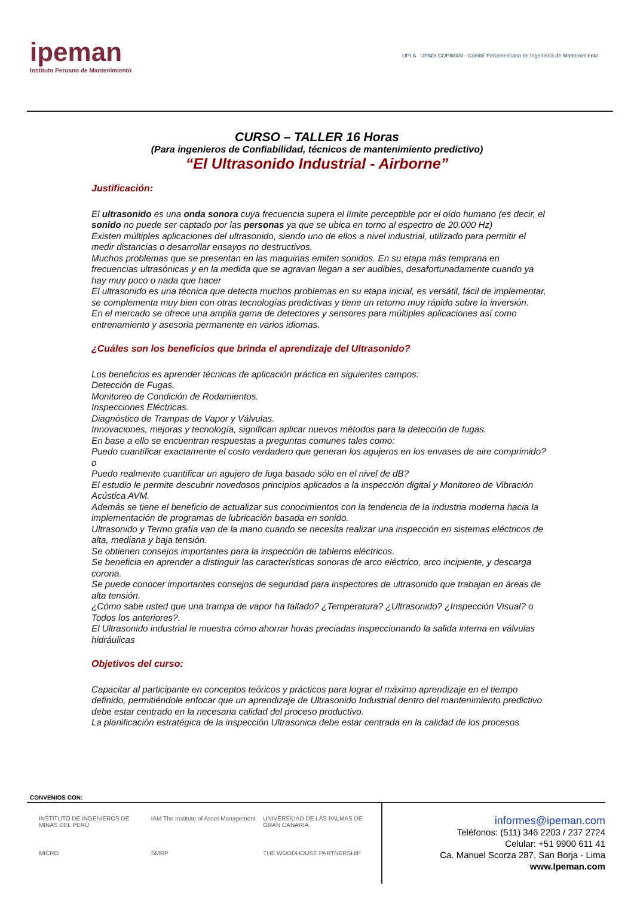ipeman
Instituto Peruano de Mantenimiento
UPLA UPADI COPIMAN - Comité Panamericano de Ingeniería de Mantenimiento
CURSO – TALLER 16 Horas
(Para ingenieros de Confiabilidad, técnicos de mantenimiento predictivo)
“El Ultrasonido Industrial - Airborne”
Justificación:
El ultrasonido es una onda sonora cuya frecuencia supera el límite perceptible por el oído humano (es decir, el sonido no puede ser captado por las personas ya que se ubica en torno al espectro de 20.000 Hz)
Existen múltiples aplicaciones del ultrasonido, siendo uno de ellos a nivel industrial, utilizado para permitir el medir distancias o desarrollar ensayos no destructivos.
Muchos problemas que se presentan en las maquinas emiten sonidos. En su etapa más temprana en frecuencias ultrasónicas y en la medida que se agravan llegan a ser audibles, desafortunadamente cuando ya hay muy poco o nada que hacer
El ultrasonido es una técnica que detecta muchos problemas en su etapa inicial, es versátil, fácil de implementar, se complementa muy bien con otras tecnologías predictivas y tiene un retorno muy rápido sobre la inversión.
En el mercado se ofrece una amplia gama de detectores y sensores para múltiples aplicaciones así como entrenamiento y asesoria permanente en varios idiomas.
¿Cuáles son los beneficios que brinda el aprendizaje del Ultrasonido?
Los beneficios es aprender técnicas de aplicación práctica en siguientes campos:
Detección de Fugas.
Monitoreo de Condición de Rodamientos.
Inspecciones Eléctricas.
Diagnóstico de Trampas de Vapor y Válvulas.
Innovaciones, mejoras y tecnología, significan aplicar nuevos métodos para la detección de fugas.
En base a ello se encuentran respuestas a preguntas comunes tales como:
Puedo cuantificar exactamente el costo verdadero que generan los agujeros en los envases de aire comprimido? o
Puedo realmente cuantificar un agujero de fuga basado sólo en el nivel de dB?
El estudio le permite descubrir novedosos principios aplicados a la inspección digital y Monitoreo de Vibración Acústica AVM.
Además se tiene el beneficio de actualizar sus conocimientos con la tendencia de la industria moderna hacia la implementación de programas de lubricación basada en sonido.
Ultrasonido y Termo grafía van de la mano cuando se necesita realizar una inspección en sistemas eléctricos de alta, mediana y baja tensión.
Se obtienen consejos importantes para la inspección de tableros eléctricos.
Se beneficia en aprender a distinguir las características sonoras de arco eléctrico, arco incipiente, y descarga corona.
Se puede conocer importantes consejos de seguridad para inspectores de ultrasonido que trabajan en áreas de alta tensión.
¿Cómo sabe usted que una trampa de vapor ha fallado? ¿Temperatura? ¿Ultrasonido? ¿Inspección Visual? o Todos los anteriores?.
El Ultrasonido industrial le muestra cómo ahorrar horas preciadas inspeccionando la salida interna en válvulas hidráulicas
Objetivos del curso:
Capacitar al participante en conceptos teóricos y prácticos para lograr el máximo aprendizaje en el tiempo definido, permitiéndole enfocar que un aprendizaje de Ultrasonido Industrial dentro del mantenimiento predictivo debe estar centrado en la necesaria calidad del proceso productivo.
La planificación estratégica de la inspección Ultrasonica debe estar centrada en la calidad de los procesos
CONVENIOS CON:
INSTITUTO DE INGENIEROS DE MINAS DEL PERÚ
IAM The Institute of Asset Management
UNIVERSIDAD DE LAS PALMAS DE GRAN CANARIA
MICRO
SMRP
THE WOODHOUSE PARTNERSHIP
informes@ipeman.com
Teléfonos: (511) 346 2203 / 237 2724
Celular: +51 9900 611 41
Ca. Manuel Scorza 287, San Borja - Lima
www.Ipeman.com